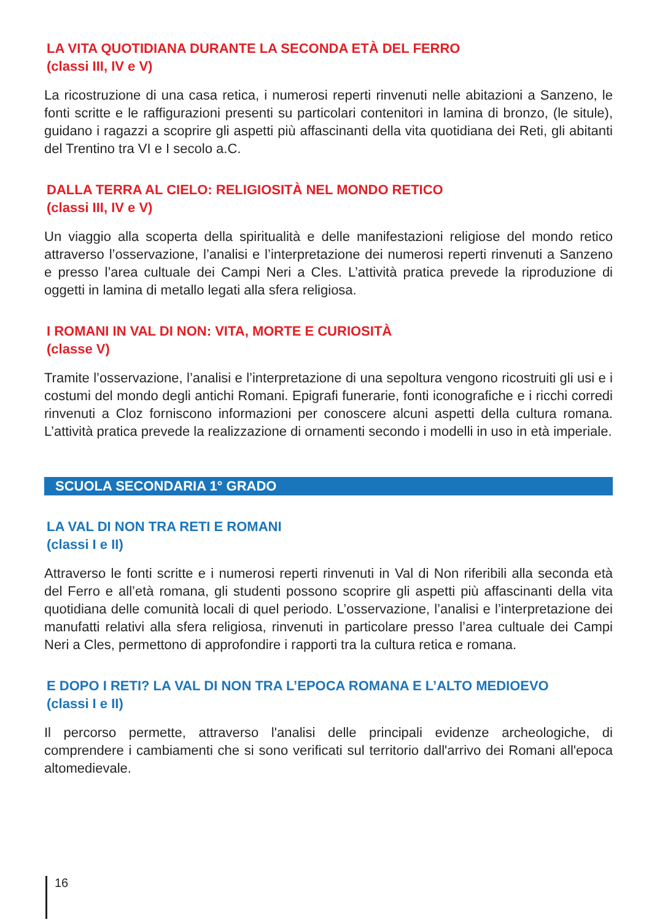LA VITA QUOTIDIANA DURANTE LA SECONDA ETÀ DEL FERRO
(classi III, IV e V)
La ricostruzione di una casa retica, i numerosi reperti rinvenuti nelle abitazioni a Sanzeno, le fonti scritte e le raffigurazioni presenti su particolari contenitori in lamina di bronzo, (le situle), guidano i ragazzi a scoprire gli aspetti più affascinanti della vita quotidiana dei Reti, gli abitanti del Trentino tra VI e I secolo a.C.
DALLA TERRA AL CIELO: RELIGIOSITÀ NEL MONDO RETICO
(classi III, IV e V)
Un viaggio alla scoperta della spiritualità e delle manifestazioni religiose del mondo retico attraverso l’osservazione, l’analisi e l’interpretazione dei numerosi reperti rinvenuti a Sanzeno e presso l’area cultuale dei Campi Neri a Cles. L’attività pratica prevede la riproduzione di oggetti in lamina di metallo legati alla sfera religiosa.
I ROMANI IN VAL DI NON: VITA, MORTE E CURIOSITÀ
(classe V)
Tramite l’osservazione, l’analisi e l’interpretazione di una sepoltura vengono ricostruiti gli usi e i costumi del mondo degli antichi Romani. Epigrafi funerarie, fonti iconografiche e i ricchi corredi rinvenuti a Cloz forniscono informazioni per conoscere alcuni aspetti della cultura romana. L’attività pratica prevede la realizzazione di ornamenti secondo i modelli in uso in età imperiale.
SCUOLA SECONDARIA 1° GRADO
LA VAL DI NON TRA RETI E ROMANI
(classi I e II)
Attraverso le fonti scritte e i numerosi reperti rinvenuti in Val di Non riferibili alla seconda età del Ferro e all’età romana, gli studenti possono scoprire gli aspetti più affascinanti della vita quotidiana delle comunità locali di quel periodo. L’osservazione, l’analisi e l’interpretazione dei manufatti relativi alla sfera religiosa, rinvenuti in particolare presso l’area cultuale dei Campi Neri a Cles, permettono di approfondire i rapporti tra la cultura retica e romana.
E DOPO I RETI? LA VAL DI NON TRA L’EPOCA ROMANA E L’ALTO MEDIOEVO
(classi I e II)
Il percorso permette, attraverso l'analisi delle principali evidenze archeologiche, di comprendere i cambiamenti che si sono verificati sul territorio dall'arrivo dei Romani all'epoca altomedievale.
16